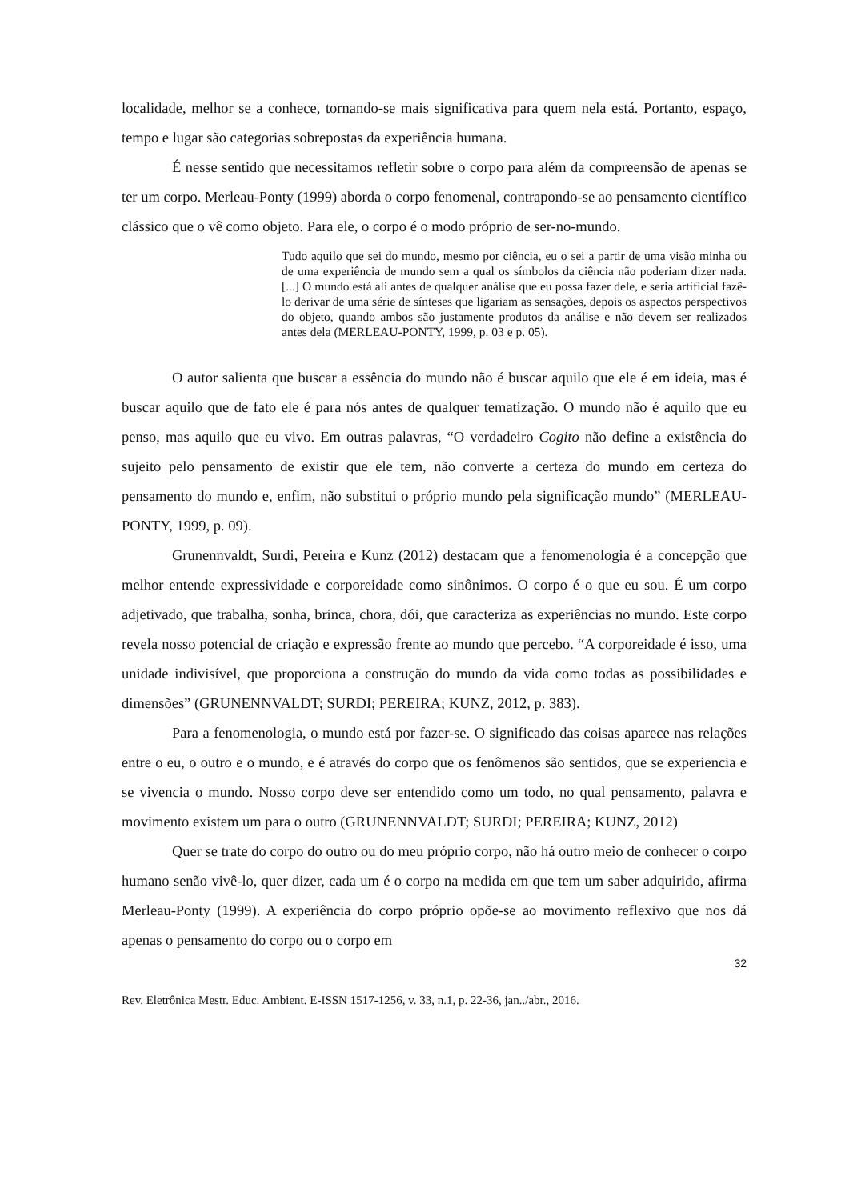localidade, melhor se a conhece, tornando-se mais significativa para quem nela está. Portanto, espaço, tempo e lugar são categorias sobrepostas da experiência humana.
É nesse sentido que necessitamos refletir sobre o corpo para além da compreensão de apenas se ter um corpo. Merleau-Ponty (1999) aborda o corpo fenomenal, contrapondo-se ao pensamento científico clássico que o vê como objeto. Para ele, o corpo é o modo próprio de ser-no-mundo.
Tudo aquilo que sei do mundo, mesmo por ciência, eu o sei a partir de uma visão minha ou de uma experiência de mundo sem a qual os símbolos da ciência não poderiam dizer nada. [...] O mundo está ali antes de qualquer análise que eu possa fazer dele, e seria artificial fazê-lo derivar de uma série de sínteses que ligariam as sensações, depois os aspectos perspectivos do objeto, quando ambos são justamente produtos da análise e não devem ser realizados antes dela (MERLEAU-PONTY, 1999, p. 03 e p. 05).
O autor salienta que buscar a essência do mundo não é buscar aquilo que ele é em ideia, mas é buscar aquilo que de fato ele é para nós antes de qualquer tematização. O mundo não é aquilo que eu penso, mas aquilo que eu vivo. Em outras palavras, “O verdadeiro Cogito não define a existência do sujeito pelo pensamento de existir que ele tem, não converte a certeza do mundo em certeza do pensamento do mundo e, enfim, não substitui o próprio mundo pela significação mundo” (MERLEAU-PONTY, 1999, p. 09).
Grunennvaldt, Surdi, Pereira e Kunz (2012) destacam que a fenomenologia é a concepção que melhor entende expressividade e corporeidade como sinônimos. O corpo é o que eu sou. É um corpo adjetivado, que trabalha, sonha, brinca, chora, dói, que caracteriza as experiências no mundo. Este corpo revela nosso potencial de criação e expressão frente ao mundo que percebo. “A corporeidade é isso, uma unidade indivisível, que proporciona a construção do mundo da vida como todas as possibilidades e dimensões” (GRUNENNVALDT; SURDI; PEREIRA; KUNZ, 2012, p. 383).
Para a fenomenologia, o mundo está por fazer-se. O significado das coisas aparece nas relações entre o eu, o outro e o mundo, e é através do corpo que os fenômenos são sentidos, que se experiencia e se vivencia o mundo. Nosso corpo deve ser entendido como um todo, no qual pensamento, palavra e movimento existem um para o outro (GRUNENNVALDT; SURDI; PEREIRA; KUNZ, 2012)
Quer se trate do corpo do outro ou do meu próprio corpo, não há outro meio de conhecer o corpo humano senão vivê-lo, quer dizer, cada um é o corpo na medida em que tem um saber adquirido, afirma Merleau-Ponty (1999). A experiência do corpo próprio opõe-se ao movimento reflexivo que nos dá apenas o pensamento do corpo ou o corpo em
32
Rev. Eletrônica Mestr. Educ. Ambient. E-ISSN 1517-1256, v. 33, n.1, p. 22-36, jan../abr., 2016.